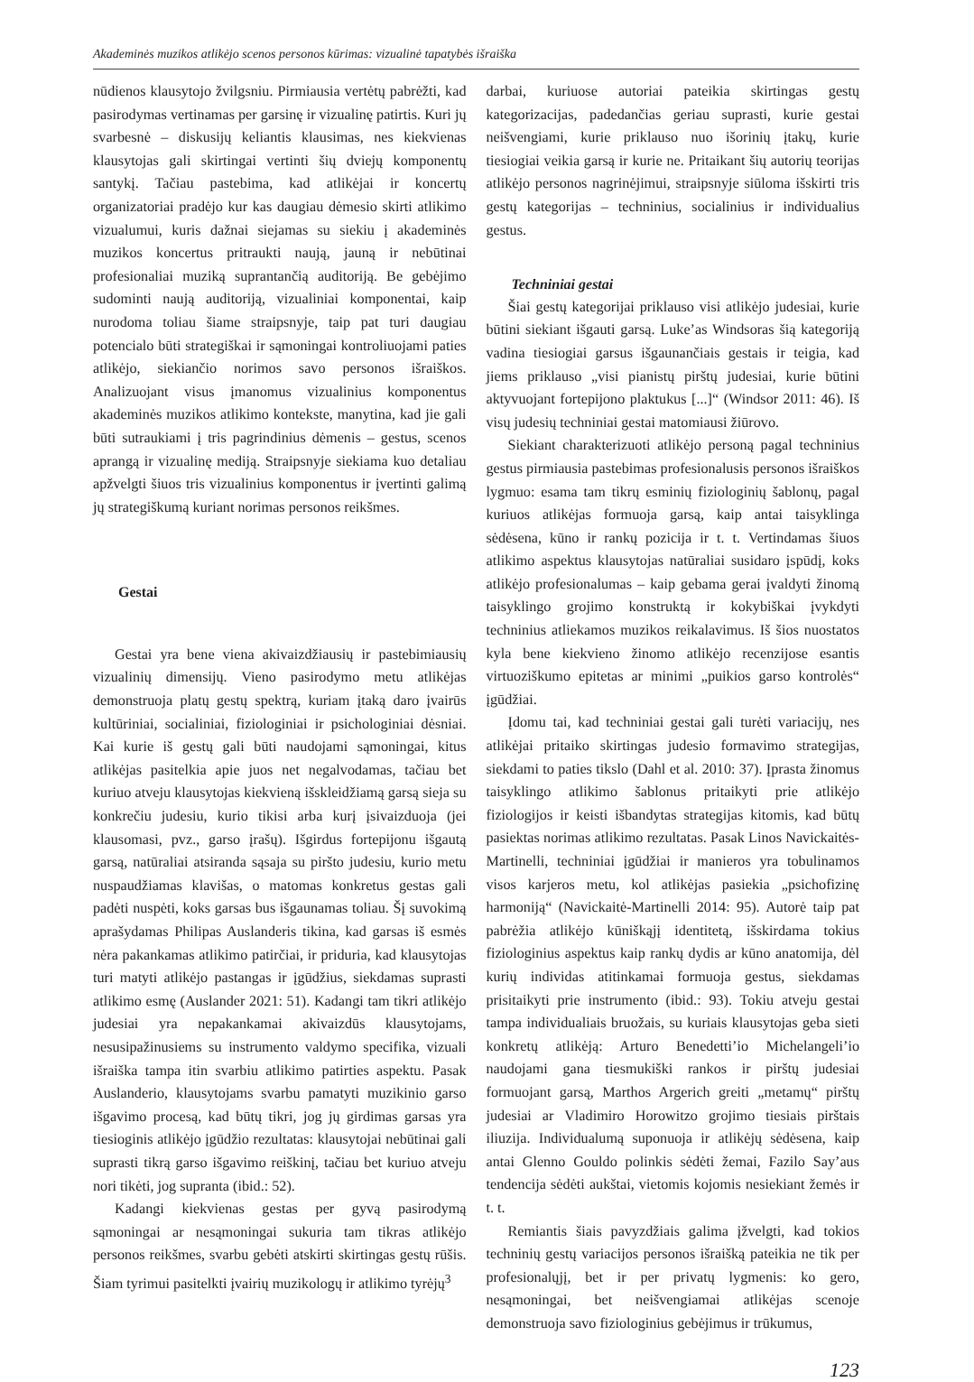Akademinės muzikos atlikėjo scenos personos kūrimas: vizualinė tapatybės išraiška
nūdienos klausytojo žvilgsniu. Pirmiausia vertėtų pabrėžti, kad pasirodymas vertinamas per garsinę ir vizualinę patirtis. Kuri jų svarbesnė – diskusijų keliantis klausimas, nes kiekvienas klausytojas gali skirtingai vertinti šių dviejų komponentų santykį. Tačiau pastebima, kad atlikėjai ir koncertų organizatoriai pradėjo kur kas daugiau dėmesio skirti atlikimo vizualumui, kuris dažnai siejamas su siekiu į akademinės muzikos koncertus pritraukti naują, jauną ir nebūtinai profesionaliai muziką suprantančią auditoriją. Be gebėjimo sudominti naują auditoriją, vizualiniai komponentai, kaip nurodoma toliau šiame straipsnyje, taip pat turi daugiau potencialo būti strategiškai ir sąmoningai kontroliuojami paties atlikėjo, siekiančio norimos savo personos išraiškos. Analizuojant visus įmanomus vizualinius komponentus akademinės muzikos atlikimo kontekste, manytina, kad jie gali būti sutraukiami į tris pagrindinius dėmenis – gestus, scenos aprangą ir vizualinę mediją. Straipsnyje siekiama kuo detaliau apžvelgti šiuos tris vizualinius komponentus ir įvertinti galimą jų strategiškumą kuriant norimas personos reikšmes.
Gestai
Gestai yra bene viena akivaizdžiausių ir pastebimiausių vizualinių dimensijų. Vieno pasirodymo metu atlikėjas demonstruoja platų gestų spektrą, kuriam įtaką daro įvairūs kultūriniai, socialiniai, fiziologiniai ir psichologiniai dėsniai. Kai kurie iš gestų gali būti naudojami sąmoningai, kitus atlikėjas pasitelkia apie juos net negalvodamas, tačiau bet kuriuo atveju klausytojas kiekvieną išskleidžiamą garsą sieja su konkrečiu judesiu, kurio tikisi arba kurį įsivaizduoja (jei klausomasi, pvz., garso įrašų). Išgirdus fortepijonu išgautą garsą, natūraliai atsiranda sąsaja su piršto judesiu, kurio metu nuspaudžiamas klavišas, o matomas konkretus gestas gali padėti nuspėti, koks garsas bus išgaunamas toliau. Šį suvokimą aprašydamas Philipas Auslanderis tikina, kad garsas iš esmės nėra pakankamas atlikimo patirčiai, ir priduria, kad klausytojas turi matyti atlikėjo pastangas ir įgūdžius, siekdamas suprasti atlikimo esmę (Auslander 2021: 51). Kadangi tam tikri atlikėjo judesiai yra nepakankamai akivaizdūs klausytojams, nesusipažinusiems su instrumento valdymo specifika, vizuali išraiška tampa itin svarbiu atlikimo patirties aspektu. Pasak Auslanderio, klausytojams svarbu pamatyti muzikinio garso išgavimo procesą, kad būtų tikri, jog jų girdimas garsas yra tiesioginis atlikėjo įgūdžio rezultatas: klausytojai nebūtinai gali suprasti tikrą garso išgavimo reiškinį, tačiau bet kuriuo atveju nori tikėti, jog supranta (ibid.: 52).
Kadangi kiekvienas gestas per gyvą pasirodymą sąmoningai ar nesąmoningai sukuria tam tikras atlikėjo personos reikšmes, svarbu gebėti atskirti skirtingas gestų rūšis. Šiam tyrimui pasitelkti įvairių muzikologų ir atlikimo tyrėjų<sup>3</sup>
darbai, kuriuose autoriai pateikia skirtingas gestų kategorizacijas, padedančias geriau suprasti, kurie gestai neišvengiami, kurie priklauso nuo išorinių įtakų, kurie tiesiogiai veikia garsą ir kurie ne. Pritaikant šių autorių teorijas atlikėjo personos nagrinėjimui, straipsnyje siūloma išskirti tris gestų kategorijas – techninius, socialinius ir individualius gestus.
Techniniai gestai
Šiai gestų kategorijai priklauso visi atlikėjo judesiai, kurie būtini siekiant išgauti garsą. Luke’as Windsoras šią kategoriją vadina tiesiogiai garsus išgaunančiais gestais ir teigia, kad jiems priklauso „visi pianistų pirštų judesiai, kurie būtini aktyvuojant fortepijono plaktukus [...]“ (Windsor 2011: 46). Iš visų judesių techniniai gestai matomiausi žiūrovo.
Siekiant charakterizuoti atlikėjo personą pagal techninius gestus pirmiausia pastebimas profesionalusis personos išraiškos lygmuo: esama tam tikrų esminių fiziologinių šablonų, pagal kuriuos atlikėjas formuoja garsą, kaip antai taisyklinga sėdėsena, kūno ir rankų pozicija ir t. t. Vertindamas šiuos atlikimo aspektus klausytojas natūraliai susidaro įspūdį, koks atlikėjo profesionalumas – kaip gebama gerai įvaldyti žinomą taisyklingo grojimo konstruktą ir kokybiškai įvykdyti techninius atliekamos muzikos reikalavimus. Iš šios nuostatos kyla bene kiekvieno žinomo atlikėjo recenzijose esantis virtuoziškumo epitetas ar minimi „puikios garso kontrolės“ įgūdžiai.
Įdomu tai, kad techniniai gestai gali turėti variacijų, nes atlikėjai pritaiko skirtingas judesio formavimo strategijas, siekdami to paties tikslo (Dahl et al. 2010: 37). Įprasta žinomus taisyklingo atlikimo šablonus pritaikyti prie atlikėjo fiziologijos ir keisti išbandytas strategijas kitomis, kad būtų pasiektas norimas atlikimo rezultatas. Pasak Linos Navickaitės-Martinelli, techniniai įgūdžiai ir manieros yra tobulinamos visos karjeros metu, kol atlikėjas pasiekia „psichofizinę harmoniją“ (Navickaitė-Martinelli 2014: 95). Autorė taip pat pabrėžia atlikėjo kūniškąjį identitetą, išskirdama tokius fiziologinius aspektus kaip rankų dydis ar kūno anatomija, dėl kurių individas atitinkamai formuoja gestus, siekdamas prisitaikyti prie instrumento (ibid.: 93). Tokiu atveju gestai tampa individualiais bruožais, su kuriais klausytojas geba sieti konkretų atlikėją: Arturo Benedetti’io Michelangeli’io naudojami gana tiesmukiški rankos ir pirštų judesiai formuojant garsą, Marthos Argerich greiti „metamų“ pirštų judesiai ar Vladimiro Horowitzo grojimo tiesiais pirštais iliuzija. Individualumą suponuoja ir atlikėjų sėdėsena, kaip antai Glenno Gouldo polinkis sėdėti žemai, Fazilo Say’aus tendencija sėdėti aukštai, vietomis kojomis nesiekiant žemės ir t. t.
Remiantis šiais pavyzdžiais galima įžvelgti, kad tokios techninių gestų variacijos personos išraišką pateikia ne tik per profesionalųjį, bet ir per privatų lygmenis: ko gero, nesąmoningai, bet neišvengiamai atlikėjas scenoje demonstruoja savo fiziologinius gebėjimus ir trūkumus,
123